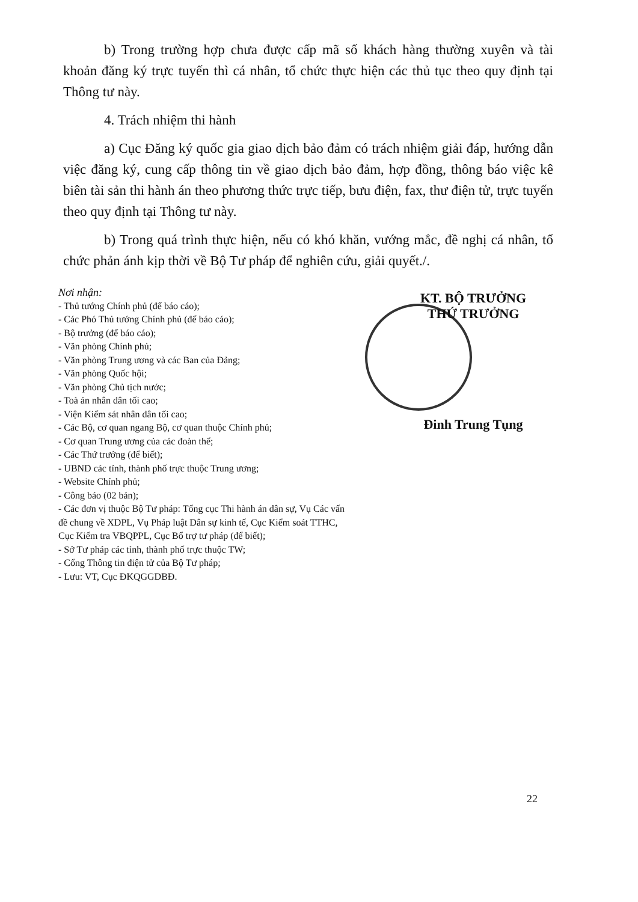b) Trong trường hợp chưa được cấp mã số khách hàng thường xuyên và tài khoản đăng ký trực tuyến thì cá nhân, tổ chức thực hiện các thủ tục theo quy định tại Thông tư này.
4. Trách nhiệm thi hành
a) Cục Đăng ký quốc gia giao dịch bảo đảm có trách nhiệm giải đáp, hướng dẫn việc đăng ký, cung cấp thông tin về giao dịch bảo đảm, hợp đồng, thông báo việc kê biên tài sản thi hành án theo phương thức trực tiếp, bưu điện, fax, thư điện tử, trực tuyến theo quy định tại Thông tư này.
b) Trong quá trình thực hiện, nếu có khó khăn, vướng mắc, đề nghị cá nhân, tổ chức phản ánh kịp thời về Bộ Tư pháp để nghiên cứu, giải quyết./.
Nơi nhận:
- Thủ tướng Chính phủ (để báo cáo);
- Các Phó Thủ tướng Chính phủ (để báo cáo);
- Bộ trưởng (để báo cáo);
- Văn phòng Chính phủ;
- Văn phòng Trung ương và các Ban của Đảng;
- Văn phòng Quốc hội;
- Văn phòng Chủ tịch nước;
- Toà án nhân dân tối cao;
- Viện Kiểm sát nhân dân tối cao;
- Các Bộ, cơ quan ngang Bộ, cơ quan thuộc Chính phủ;
- Cơ quan Trung ương của các đoàn thể;
- Các Thứ trưởng (để biết);
- UBND các tỉnh, thành phố trực thuộc Trung ương;
- Website Chính phủ;
- Công báo (02 bản);
- Các đơn vị thuộc Bộ Tư pháp: Tổng cục Thi hành án dân sự, Vụ Các vấn đề chung về XDPL, Vụ Pháp luật Dân sự kinh tế, Cục Kiểm soát TTHC, Cục Kiểm tra VBQPPL, Cục Bổ trợ tư pháp (để biết);
- Sở Tư pháp các tỉnh, thành phố trực thuộc TW;
- Cổng Thông tin điện tử của Bộ Tư pháp;
- Lưu: VT, Cục ĐKQGGDBĐ.
KT. BỘ TRƯỞNG
THỨ TRƯỞNG
Đinh Trung Tụng
22